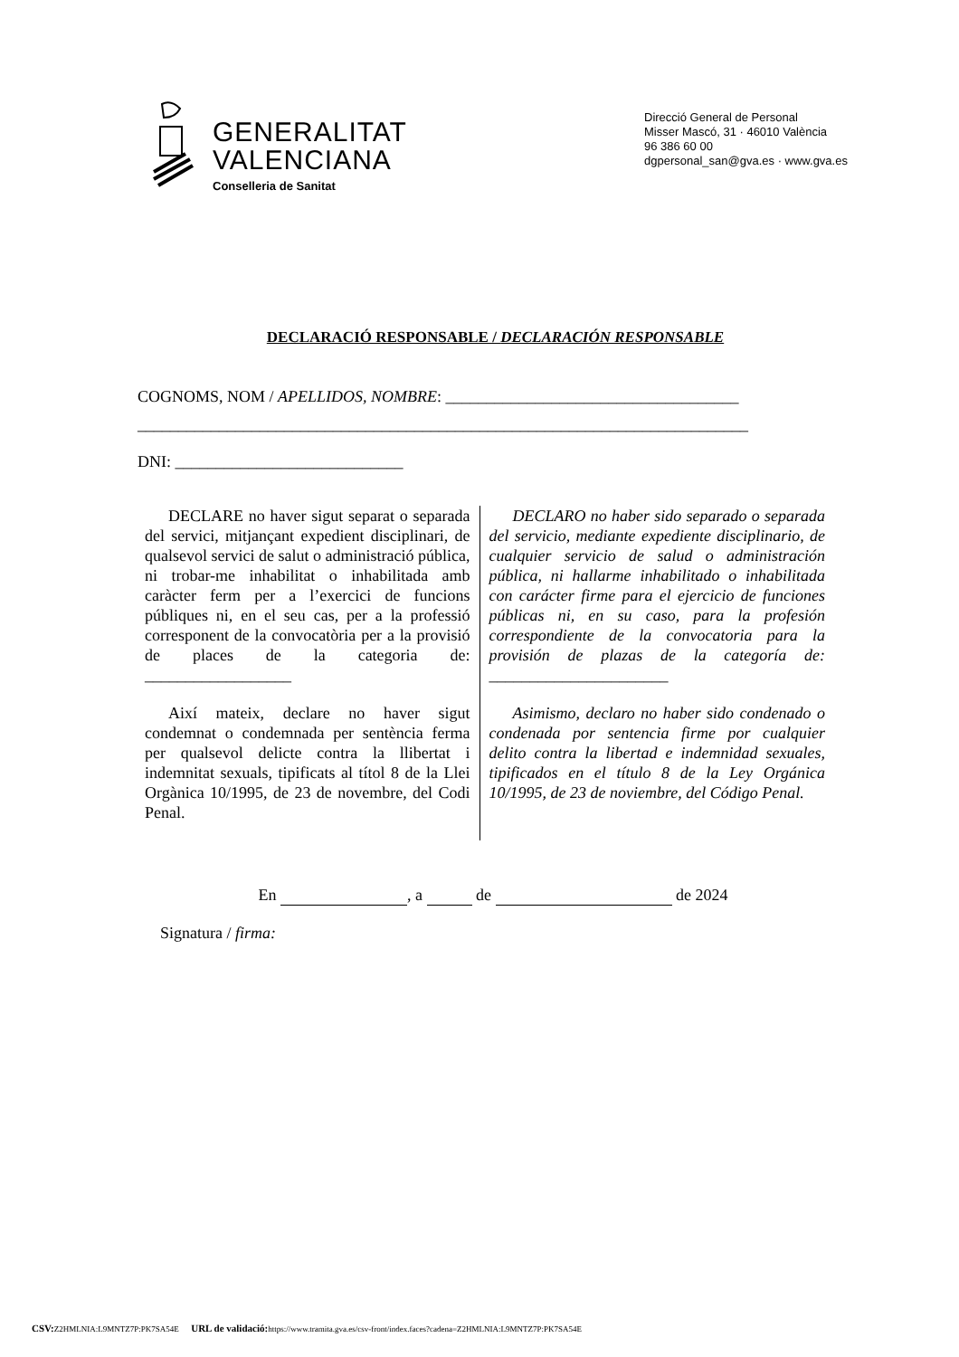GENERALITAT
VALENCIANA
Conselleria de Sanitat
Direcció General de Personal
Misser Mascó, 31 · 46010 València
96 386 60 00
dgpersonal_san@gva.es · www.gva.es
DECLARACIÓ RESPONSABLE / DECLARACIÓN RESPONSABLE
COGNOMS, NOM / APELLIDOS, NOMBRE: ____________________________________
___________________________________________________________________________
DNI: ____________________________
DECLARE no haver sigut separat o separada del servici, mitjançant expedient disciplinari, de qualsevol servici de salut o administració pública, ni trobar-me inhabilitat o inhabilitada amb caràcter ferm per a l’exercici de funcions públiques ni, en el seu cas, per a la professió corresponent de la convocatòria per a la provisió de places de la categoria de: __________________
Així mateix, declare no haver sigut condemnat o condemnada per sentència ferma per qualsevol delicte contra la llibertat i indemnitat sexuals, tipificats al títol 8 de la Llei Orgànica 10/1995, de 23 de novembre, del Codi Penal.
DECLARO no haber sido separado o separada del servicio, mediante expediente disciplinario, de cualquier servicio de salud o administración pública, ni hallarme inhabilitado o inhabilitada con carácter firme para el ejercicio de funciones públicas ni, en su caso, para la profesión correspondiente de la convocatoria para la provisión de plazas de la categoría de: ______________________
Asimismo, declaro no haber sido condenado o condenada por sentencia firme por cualquier delito contra la libertad e indemnidad sexuales, tipificados en el título 8 de la Ley Orgánica 10/1995, de 23 de noviembre, del Código Penal.
En , a de de 2024
Signatura / firma:
CSV: Z2HMLNIA:L9MNTZ7P:PK7SA54E URL de validació: https://www.tramita.gva.es/csv-front/index.faces?cadena=Z2HMLNIA:L9MNTZ7P:PK7SA54E